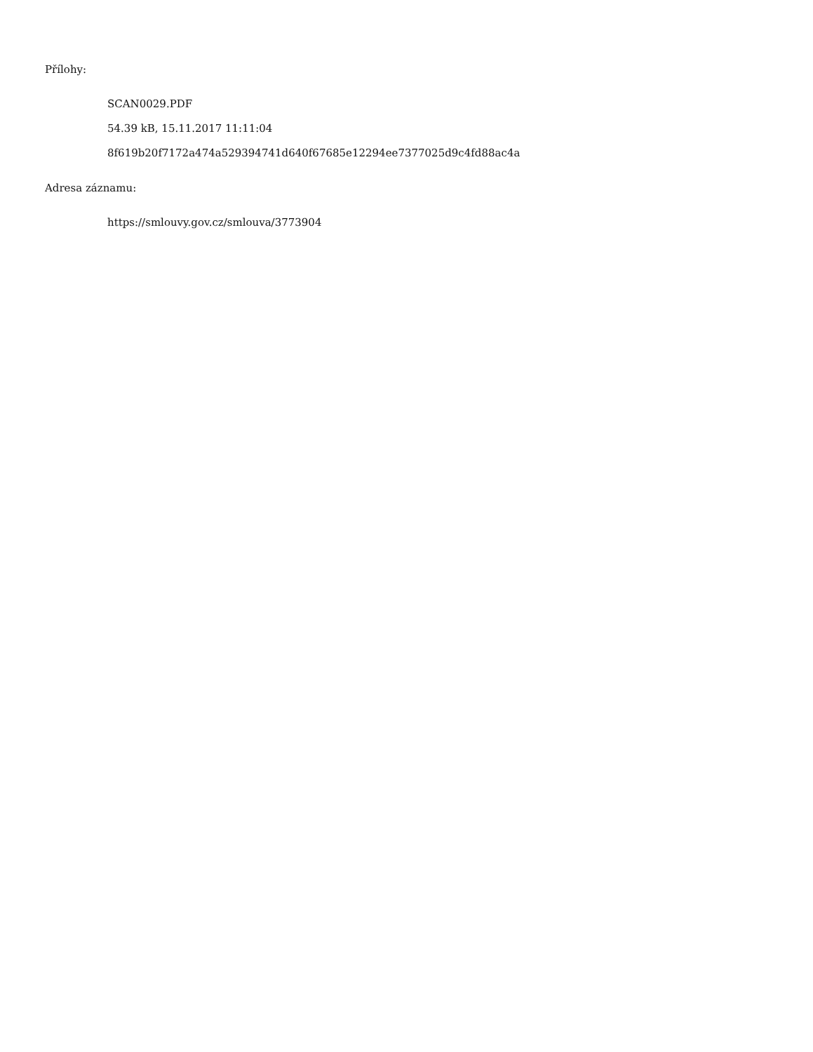Přílohy:
SCAN0029.PDF
54.39 kB, 15.11.2017 11:11:04
8f619b20f7172a474a529394741d640f67685e12294ee7377025d9c4fd88ac4a
Adresa záznamu:
https://smlouvy.gov.cz/smlouva/3773904